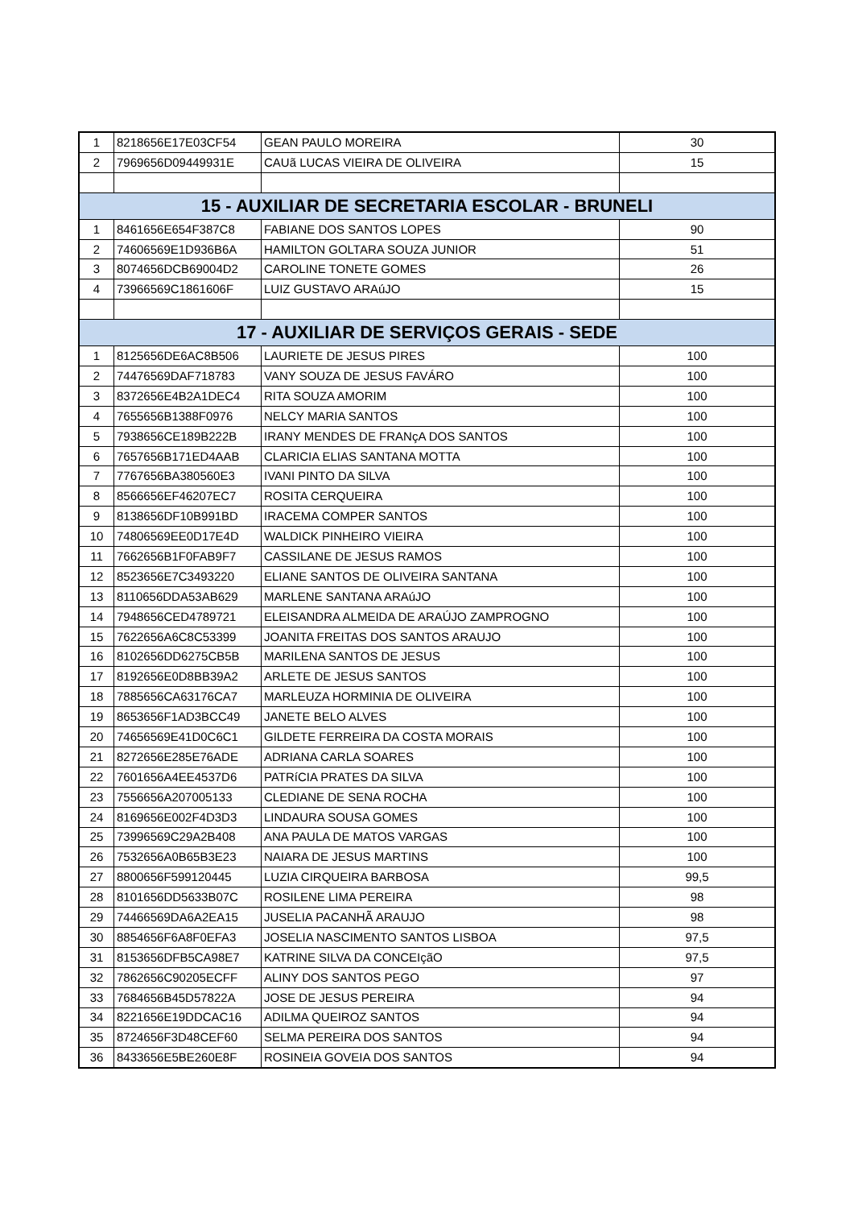| 1 | 8218656E17E03CF54 | GEAN PAULO MOREIRA | 30 |
| 2 | 7969656D09449931E | CAUã LUCAS VIEIRA DE OLIVEIRA | 15 |
| 15 - AUXILIAR DE SECRETARIA ESCOLAR - BRUNELI | | | |
| 1 | 8461656E654F387C8 | FABIANE DOS SANTOS LOPES | 90 |
| 2 | 74606569E1D936B6A | HAMILTON GOLTARA SOUZA JUNIOR | 51 |
| 3 | 8074656DCB69004D2 | CAROLINE TONETE GOMES | 26 |
| 4 | 73966569C1861606F | LUIZ GUSTAVO ARAúJO | 15 |
| 17 - AUXILIAR DE SERVIÇOS GERAIS - SEDE | | | |
| 1 | 8125656DE6AC8B506 | LAURIETE DE JESUS PIRES | 100 |
| 2 | 74476569DAF718783 | VANY SOUZA DE JESUS FAVÁRO | 100 |
| 3 | 8372656E4B2A1DEC4 | RITA SOUZA AMORIM | 100 |
| 4 | 7655656B1388F0976 | NELCY MARIA SANTOS | 100 |
| 5 | 7938656CE189B222B | IRANY MENDES DE FRANçA DOS SANTOS | 100 |
| 6 | 7657656B171ED4AAB | CLARICIA ELIAS SANTANA MOTTA | 100 |
| 7 | 7767656BA380560E3 | IVANI PINTO DA SILVA | 100 |
| 8 | 8566656EF46207EC7 | ROSITA CERQUEIRA | 100 |
| 9 | 8138656DF10B991BD | IRACEMA COMPER SANTOS | 100 |
| 10 | 74806569EE0D17E4D | WALDICK PINHEIRO VIEIRA | 100 |
| 11 | 7662656B1F0FAB9F7 | CASSILANE DE JESUS RAMOS | 100 |
| 12 | 8523656E7C3493220 | ELIANE SANTOS DE OLIVEIRA SANTANA | 100 |
| 13 | 8110656DDA53AB629 | MARLENE SANTANA ARAúJO | 100 |
| 14 | 7948656CED4789721 | ELEISANDRA ALMEIDA DE ARAÚJO ZAMPROGNO | 100 |
| 15 | 7622656A6C8C53399 | JOANITA FREITAS DOS SANTOS ARAUJO | 100 |
| 16 | 8102656DD6275CB5B | MARILENA SANTOS DE JESUS | 100 |
| 17 | 8192656E0D8BB39A2 | ARLETE DE JESUS SANTOS | 100 |
| 18 | 7885656CA63176CA7 | MARLEUZA HORMINIA DE OLIVEIRA | 100 |
| 19 | 8653656F1AD3BCC49 | JANETE BELO ALVES | 100 |
| 20 | 74656569E41D0C6C1 | GILDETE FERREIRA DA COSTA MORAIS | 100 |
| 21 | 8272656E285E76ADE | ADRIANA CARLA SOARES | 100 |
| 22 | 7601656A4EE4537D6 | PATRíCIA PRATES DA SILVA | 100 |
| 23 | 7556656A207005133 | CLEDIANE DE SENA ROCHA | 100 |
| 24 | 8169656E002F4D3D3 | LINDAURA SOUSA GOMES | 100 |
| 25 | 73996569C29A2B408 | ANA PAULA DE MATOS VARGAS | 100 |
| 26 | 7532656A0B65B3E23 | NAIARA DE JESUS MARTINS | 100 |
| 27 | 8800656F599120445 | LUZIA CIRQUEIRA BARBOSA | 99,5 |
| 28 | 8101656DD5633B07C | ROSILENE LIMA PEREIRA | 98 |
| 29 | 74466569DA6A2EA15 | JUSELIA PACANHÃ ARAUJO | 98 |
| 30 | 8854656F6A8F0EFA3 | JOSELIA NASCIMENTO SANTOS LISBOA | 97,5 |
| 31 | 8153656DFB5CA98E7 | KATRINE SILVA DA CONCEIçãO | 97,5 |
| 32 | 7862656C90205ECFF | ALINY DOS SANTOS PEGO | 97 |
| 33 | 7684656B45D57822A | JOSE DE JESUS PEREIRA | 94 |
| 34 | 8221656E19DDCAC16 | ADILMA QUEIROZ SANTOS | 94 |
| 35 | 8724656F3D48CEF60 | SELMA PEREIRA DOS SANTOS | 94 |
| 36 | 8433656E5BE260E8F | ROSINEIA GOVEIA DOS SANTOS | 94 |